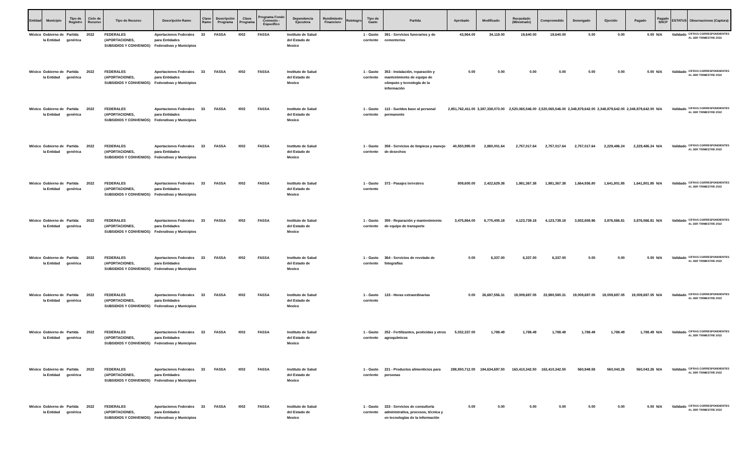| Entidad | Municipio | Tipo de Registro | Ciclo de Recurso | Tipo de Recurso | Descripción Ramo | Clave Ramo | Descripción Programa | Clave Programa | Programa Fondo Convenio - Específico | Dependencia Ejecutora | Rendimiento Financiero | Reintegro | Tipo de Gasto | Partida | Aprobado | Modificado | Recaudado (Ministrado) | Comprometido | Devengado | Ejercido | Pagado | Pagado SHCP | ESTATUS | Observaciones (Captura) |
| --- | --- | --- | --- | --- | --- | --- | --- | --- | --- | --- | --- | --- | --- | --- | --- | --- | --- | --- | --- | --- | --- | --- | --- | --- |
| México | Gobierno de la Entidad | Partida genérica | 2022 | FEDERALES (APORTACIONES, SUBSIDIOS Y CONVENIOS) | Aportaciones Federales para Entidades Federativas y Municipios | 33 | FASSA | I002 | FASSA | Instituto de Salud del Estado de Mexico | | | 1 - Gasto corriente | 391 - Servicios funerarios y de cementerios | 43,964.00 | 34,119.00 | 19,640.00 | 19,640.00 | 0.00 | 0.00 | 0.00 | N/A | Validado | CIFRAS CORRESPONDIENTES AL 3ER TRIMESTRE 2022 |
| México | Gobierno de la Entidad | Partida genérica | 2022 | FEDERALES (APORTACIONES, SUBSIDIOS Y CONVENIOS) | Aportaciones Federales para Entidades Federativas y Municipios | 33 | FASSA | I002 | FASSA | Instituto de Salud del Estado de Mexico | | | 1 - Gasto corriente | 353 - Instalación, reparación y mantenimiento de equipo de cómputo y tecnología de la información | 0.00 | 0.00 | 0.00 | 0.00 | 0.00 | 0.00 | 0.00 | N/A | Validado | CIFRAS CORRESPONDIENTES AL 3ER TRIMESTRE 2022 |
| México | Gobierno de la Entidad | Partida genérica | 2022 | FEDERALES (APORTACIONES, SUBSIDIOS Y CONVENIOS) | Aportaciones Federales para Entidades Federativas y Municipios | 33 | FASSA | I002 | FASSA | Instituto de Salud del Estado de Mexico | | | 1 - Gasto corriente | 113 - Sueldos base al personal permanente | 2,851,762,411.00 | 3,387,338,073.00 | 2,520,065,546.00 | 2,520,065,546.00 | 2,348,879,642.00 | 2,348,879,642.00 | 2,348,879,642.00 | N/A | Validado | CIFRAS CORRESPONDIENTES AL 3ER TRIMESTRE 2022 |
| México | Gobierno de la Entidad | Partida genérica | 2022 | FEDERALES (APORTACIONES, SUBSIDIOS Y CONVENIOS) | Aportaciones Federales para Entidades Federativas y Municipios | 33 | FASSA | I002 | FASSA | Instituto de Salud del Estado de Mexico | | | 1 - Gasto corriente | 358 - Servicios de limpieza y manejo de desechos | 40,550,995.00 | 2,880,001.64 | 2,757,017.64 | 2,757,017.64 | 2,757,017.64 | 2,229,486.24 | 2,229,486.24 | N/A | Validado | CIFRAS CORRESPONDIENTES AL 3ER TRIMESTRE 2022 |
| México | Gobierno de la Entidad | Partida genérica | 2022 | FEDERALES (APORTACIONES, SUBSIDIOS Y CONVENIOS) | Aportaciones Federales para Entidades Federativas y Municipios | 33 | FASSA | I002 | FASSA | Instituto de Salud del Estado de Mexico | | | 1 - Gasto corriente | 372 - Pasajes terrestres | 809,605.00 | 2,422,629.38 | 1,981,367.38 | 1,981,367.38 | 1,664,936.80 | 1,641,801.85 | 1,641,801.85 | N/A | Validado | CIFRAS CORRESPONDIENTES AL 3ER TRIMESTRE 2022 |
| México | Gobierno de la Entidad | Partida genérica | 2022 | FEDERALES (APORTACIONES, SUBSIDIOS Y CONVENIOS) | Aportaciones Federales para Entidades Federativas y Municipios | 33 | FASSA | I002 | FASSA | Instituto de Salud del Estado de Mexico | | | 1 - Gasto corriente | 355 - Reparación y mantenimiento de equipo de transporte | 3,475,864.00 | 6,775,405.18 | 4,123,739.18 | 4,123,739.18 | 3,932,658.96 | 3,876,566.81 | 3,876,566.81 | N/A | Validado | CIFRAS CORRESPONDIENTES AL 3ER TRIMESTRE 2022 |
| México | Gobierno de la Entidad | Partida genérica | 2022 | FEDERALES (APORTACIONES, SUBSIDIOS Y CONVENIOS) | Aportaciones Federales para Entidades Federativas y Municipios | 33 | FASSA | I002 | FASSA | Instituto de Salud del Estado de Mexico | | | 1 - Gasto corriente | 364 - Servicios de revelado de fotografías | 0.00 | 6,337.00 | 6,337.00 | 6,337.00 | 0.00 | 0.00 | 0.00 | N/A | Validado | CIFRAS CORRESPONDIENTES AL 3ER TRIMESTRE 2022 |
| México | Gobierno de la Entidad | Partida genérica | 2022 | FEDERALES (APORTACIONES, SUBSIDIOS Y CONVENIOS) | Aportaciones Federales para Entidades Federativas y Municipios | 33 | FASSA | I002 | FASSA | Instituto de Salud del Estado de Mexico | | | 1 - Gasto corriente | 133 - Horas extraordinarias | 0.00 | 26,697,556.31 | 19,009,697.05 | 23,980,580.31 | 19,009,697.05 | 19,009,697.05 | 19,009,697.05 | N/A | Validado | CIFRAS CORRESPONDIENTES AL 3ER TRIMESTRE 2022 |
| México | Gobierno de la Entidad | Partida genérica | 2022 | FEDERALES (APORTACIONES, SUBSIDIOS Y CONVENIOS) | Aportaciones Federales para Entidades Federativas y Municipios | 33 | FASSA | I002 | FASSA | Instituto de Salud del Estado de Mexico | | | 1 - Gasto corriente | 252 - Fertilizantes, pesticidas y otros agroquímicos | 5,032,337.00 | 1,788.49 | 1,788.49 | 1,788.49 | 1,788.49 | 1,788.49 | 1,788.49 | N/A | Validado | CIFRAS CORRESPONDIENTES AL 3ER TRIMESTRE 2022 |
| México | Gobierno de la Entidad | Partida genérica | 2022 | FEDERALES (APORTACIONES, SUBSIDIOS Y CONVENIOS) | Aportaciones Federales para Entidades Federativas y Municipios | 33 | FASSA | I002 | FASSA | Instituto de Salud del Estado de Mexico | | | 1 - Gasto corriente | 221 - Productos alimenticios para personas | 288,550,712.00 | 184,634,697.50 | 163,410,342.50 | 163,410,342.50 | 560,949.58 | 560,043.26 | 560,043.26 | N/A | Validado | CIFRAS CORRESPONDIENTES AL 3ER TRIMESTRE 2022 |
| México | Gobierno de la Entidad | Partida genérica | 2022 | FEDERALES (APORTACIONES, SUBSIDIOS Y CONVENIOS) | Aportaciones Federales para Entidades Federativas y Municipios | 33 | FASSA | I002 | FASSA | Instituto de Salud del Estado de Mexico | | | 1 - Gasto corriente | 333 - Servicios de consultoría administrativa, procesos, técnica y en tecnologías de la información | 0.00 | 0.00 | 0.00 | 0.00 | 0.00 | 0.00 | 0.00 | N/A | Validado | CIFRAS CORRESPONDIENTES AL 3ER TRIMESTRE 2022 |